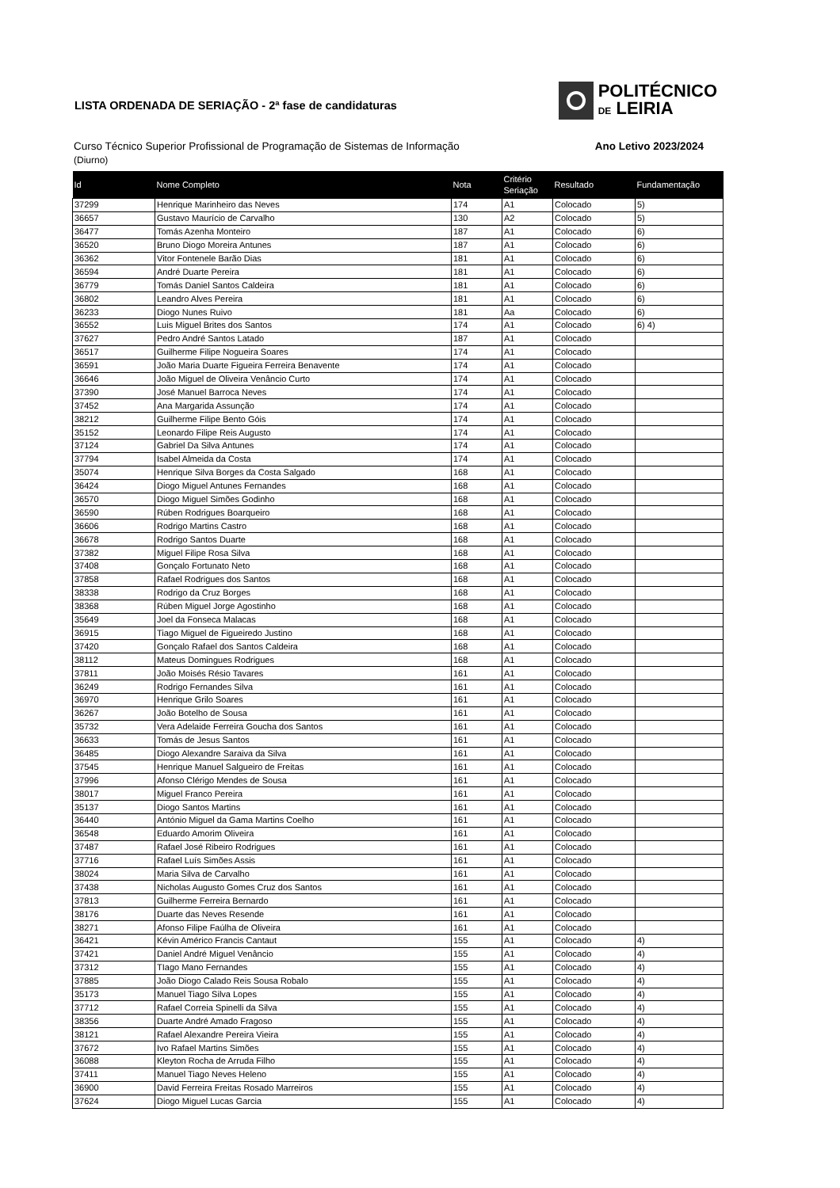POLITÉCNICO
DE LEIRIA
LISTA ORDENADA DE SERIAÇÃO - 2ª fase de candidaturas
Curso Técnico Superior Profissional de Programação de Sistemas de Informação Ano Letivo 2023/2024
(Diurno)
| Id | Nome Completo | Nota | Critério Seriação | Resultado | Fundamentação |
| --- | --- | --- | --- | --- | --- |
| 37299 | Henrique Marinheiro das Neves | 174 | A1 | Colocado | 5) |
| 36657 | Gustavo Maurício de Carvalho | 130 | A2 | Colocado | 5) |
| 36477 | Tomás Azenha Monteiro | 187 | A1 | Colocado | 6) |
| 36520 | Bruno Diogo Moreira Antunes | 187 | A1 | Colocado | 6) |
| 36362 | Vitor Fontenele Barão Dias | 181 | A1 | Colocado | 6) |
| 36594 | André Duarte Pereira | 181 | A1 | Colocado | 6) |
| 36779 | Tomás Daniel Santos Caldeira | 181 | A1 | Colocado | 6) |
| 36802 | Leandro Alves Pereira | 181 | A1 | Colocado | 6) |
| 36233 | Diogo Nunes Ruivo | 181 | Aa | Colocado | 6) |
| 36552 | Luis Miguel Brites dos Santos | 174 | A1 | Colocado | 6) 4) |
| 37627 | Pedro André Santos Latado | 187 | A1 | Colocado | |
| 36517 | Guilherme Filipe Nogueira Soares | 174 | A1 | Colocado | |
| 36591 | João Maria Duarte Figueira Ferreira Benavente | 174 | A1 | Colocado | |
| 36646 | João Miguel de Oliveira Venâncio Curto | 174 | A1 | Colocado | |
| 37390 | José Manuel Barroca Neves | 174 | A1 | Colocado | |
| 37452 | Ana Margarida Assunção | 174 | A1 | Colocado | |
| 38212 | Guilherme Filipe Bento Góis | 174 | A1 | Colocado | |
| 35152 | Leonardo Filipe Reis Augusto | 174 | A1 | Colocado | |
| 37124 | Gabriel Da Silva Antunes | 174 | A1 | Colocado | |
| 37794 | Isabel Almeida da Costa | 174 | A1 | Colocado | |
| 35074 | Henrique Silva Borges da Costa Salgado | 168 | A1 | Colocado | |
| 36424 | Diogo Miguel Antunes Fernandes | 168 | A1 | Colocado | |
| 36570 | Diogo Miguel Simões Godinho | 168 | A1 | Colocado | |
| 36590 | Rúben Rodrigues Boarqueiro | 168 | A1 | Colocado | |
| 36606 | Rodrigo Martins Castro | 168 | A1 | Colocado | |
| 36678 | Rodrigo Santos Duarte | 168 | A1 | Colocado | |
| 37382 | Miguel Filipe Rosa Silva | 168 | A1 | Colocado | |
| 37408 | Gonçalo Fortunato Neto | 168 | A1 | Colocado | |
| 37858 | Rafael Rodrigues dos Santos | 168 | A1 | Colocado | |
| 38338 | Rodrigo da Cruz Borges | 168 | A1 | Colocado | |
| 38368 | Rúben Miguel Jorge Agostinho | 168 | A1 | Colocado | |
| 35649 | Joel da Fonseca Malacas | 168 | A1 | Colocado | |
| 36915 | Tiago Miguel de Figueiredo Justino | 168 | A1 | Colocado | |
| 37420 | Gonçalo Rafael dos Santos Caldeira | 168 | A1 | Colocado | |
| 38112 | Mateus Domingues Rodrigues | 168 | A1 | Colocado | |
| 37811 | João Moisés Résio Tavares | 161 | A1 | Colocado | |
| 36249 | Rodrigo Fernandes Silva | 161 | A1 | Colocado | |
| 36970 | Henrique Grilo Soares | 161 | A1 | Colocado | |
| 36267 | João Botelho de Sousa | 161 | A1 | Colocado | |
| 35732 | Vera Adelaide Ferreira Goucha dos Santos | 161 | A1 | Colocado | |
| 36633 | Tomás de Jesus Santos | 161 | A1 | Colocado | |
| 36485 | Diogo Alexandre Saraiva da Silva | 161 | A1 | Colocado | |
| 37545 | Henrique Manuel Salgueiro de Freitas | 161 | A1 | Colocado | |
| 37996 | Afonso Clérigo Mendes de Sousa | 161 | A1 | Colocado | |
| 38017 | Miguel Franco Pereira | 161 | A1 | Colocado | |
| 35137 | Diogo Santos Martins | 161 | A1 | Colocado | |
| 36440 | António Miguel da Gama Martins Coelho | 161 | A1 | Colocado | |
| 36548 | Eduardo Amorim Oliveira | 161 | A1 | Colocado | |
| 37487 | Rafael José Ribeiro Rodrigues | 161 | A1 | Colocado | |
| 37716 | Rafael Luís Simões Assis | 161 | A1 | Colocado | |
| 38024 | Maria Silva de Carvalho | 161 | A1 | Colocado | |
| 37438 | Nicholas Augusto Gomes Cruz dos Santos | 161 | A1 | Colocado | |
| 37813 | Guilherme Ferreira Bernardo | 161 | A1 | Colocado | |
| 38176 | Duarte das Neves Resende | 161 | A1 | Colocado | |
| 38271 | Afonso Filipe Faúlha de Oliveira | 161 | A1 | Colocado | |
| 36421 | Kévin Américo Francis Cantaut | 155 | A1 | Colocado | 4) |
| 37421 | Daniel André Miguel Venâncio | 155 | A1 | Colocado | 4) |
| 37312 | TIago Mano Fernandes | 155 | A1 | Colocado | 4) |
| 37885 | João Diogo Calado Reis Sousa Robalo | 155 | A1 | Colocado | 4) |
| 35173 | Manuel Tiago Silva Lopes | 155 | A1 | Colocado | 4) |
| 37712 | Rafael Correia Spinelli da Silva | 155 | A1 | Colocado | 4) |
| 38356 | Duarte André Amado Fragoso | 155 | A1 | Colocado | 4) |
| 38121 | Rafael Alexandre Pereira Vieira | 155 | A1 | Colocado | 4) |
| 37672 | Ivo Rafael Martins Simões | 155 | A1 | Colocado | 4) |
| 36088 | Kleyton Rocha de Arruda Filho | 155 | A1 | Colocado | 4) |
| 37411 | Manuel Tiago Neves Heleno | 155 | A1 | Colocado | 4) |
| 36900 | David Ferreira Freitas Rosado Marreiros | 155 | A1 | Colocado | 4) |
| 37624 | Diogo Miguel Lucas Garcia | 155 | A1 | Colocado | 4) |